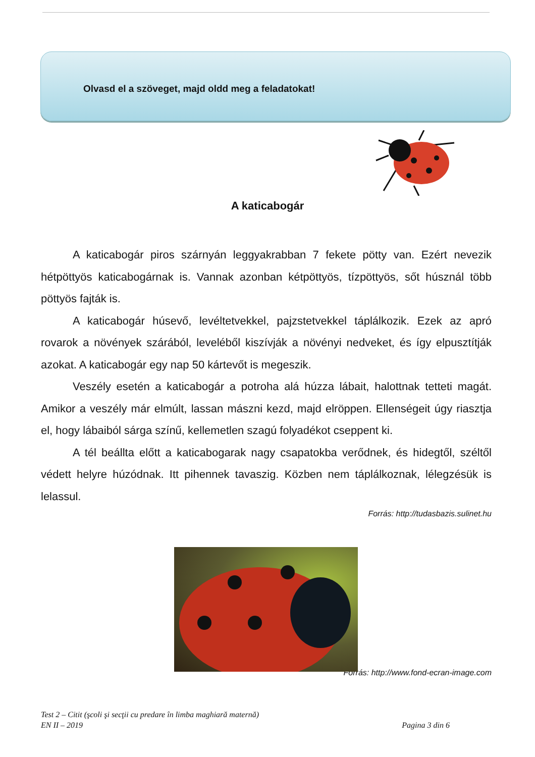Olvasd el a szöveget, majd oldd meg a feladatokat!
A katicabogár
A katicabogár piros szárnyán leggyakrabban 7 fekete pötty van. Ezért nevezik hétpöttyös katicabogárnak is. Vannak azonban kétpöttyös, tízpöttyös, sőt húsznál több pöttyös fajták is.
A katicabogár húsevő, levéltetvekkel, pajzstetvekkel táplálkozik. Ezek az apró rovarok a növények szárából, leveléből kiszívják a növényi nedveket, és így elpusztítják azokat. A katicabogár egy nap 50 kártevőt is megeszik.
Veszély esetén a katicabogár a potroha alá húzza lábait, halottnak tetteti magát. Amikor a veszély már elmúlt, lassan mászni kezd, majd elröppen. Ellenségeit úgy riasztja el, hogy lábaiból sárga színű, kellemetlen szagú folyadékot cseppent ki.
A tél beállta előtt a katicabogarak nagy csapatokba verődnek, és hidegtől, széltől védett helyre húzódnak. Itt pihennek tavaszig. Közben nem táplálkoznak, lélegzésük is lelassul.
Forrás: http://tudasbazis.sulinet.hu
Forrás: http://www.fond-ecran-image.com
Test 2 – Citit (şcoli şi secţii cu predare în limba maghiară maternă)
EN II – 2019 Pagina 3 din 6